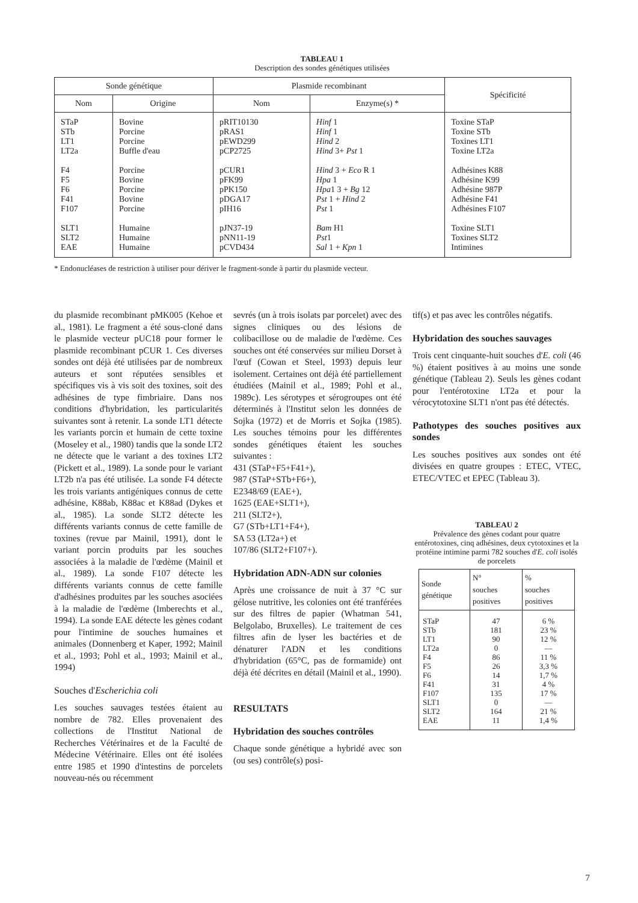TABLEAU 1
Description des sondes génétiques utilisées
| Sonde génétique | | Plasmide recombinant | | Spécificité |
| --- | --- | --- | --- | --- |
| Nom | Origine | Nom | Enzyme(s) * | |
| STaP STb LT1 LT2a | Bovine Porcine Porcine Buffle d'eau | pRIT10130 pRAS1 pEWD299 pCP2725 | Hinf 1 Hinf 1 Hind 2 Hind 3+ Pst 1 | Toxine STaP Toxine STb Toxines LT1 Toxine LT2a |
| F4 F5 F6 F41 F107 | Porcine Bovine Porcine Bovine Porcine | pCUR1 pFK99 pPK150 pDGA17 pIH16 | Hind 3 + Eco R 1 Hpa 1 Hpa 1 3 + Bg 12 Pst 1 + Hind 2 Pst 1 | Adhésines K88 Adhésine K99 Adhésine 987P Adhésine F41 Adhésines F107 |
| SLT1 SLT2 EAE | Humaine Humaine Humaine | pJN37-19 pNN11-19 pCVD434 | Bam H1 Pst 1 Sal 1 + Kpn 1 | Toxine SLT1 Toxines SLT2 Intimines |
* Endonucléases de restriction à utiliser pour dériver le fragment-sonde à partir du plasmide vecteur.
du plasmide recombinant pMK005 (Kehoe et al., 1981). Le fragment a été sous-cloné dans le plasmide vecteur pUC18 pour former le plasmide recombinant pCUR 1. Ces diverses sondes ont déjà été utilisées par de nombreux auteurs et sont réputées sensibles et spécifiques vis à vis soit des toxines, soit des adhésines de type fimbriaire. Dans nos conditions d'hybridation, les particularités suivantes sont à retenir. La sonde LT1 détecte les variants porcin et humain de cette toxine (Moseley et al., 1980) tandis que la sonde LT2 ne détecte que le variant a des toxines LT2 (Pickett et al., 1989). La sonde pour le variant LT2b n'a pas été utilisée. La sonde F4 détecte les trois variants antigéniques connus de cette adhésine, K88ab, K88ac et K88ad (Dykes et al., 1985). La sonde SLT2 détecte les différents variants connus de cette famille de toxines (revue par Mainil, 1991), dont le variant porcin produits par les souches associées à la maladie de l'œdème (Mainil et al., 1989). La sonde F107 détecte les différents variants connus de cette famille d'adhésines produites par les souches asociées à la maladie de l'œdème (Imberechts et al., 1994). La sonde EAE détecte les gènes codant pour l'intimine de souches humaines et animales (Donnenberg et Kaper, 1992; Mainil et al., 1993; Pohl et al., 1993; Mainil et al., 1994)
Souches d'Escherichia coli
Les souches sauvages testées étaient au nombre de 782. Elles provenaient des collections de l'Institut National de Recherches Vétérinaires et de la Faculté de Médecine Vétérinaire. Elles ont été isolées entre 1985 et 1990 d'intestins de porcelets nouveau-nés ou récemment
sevrés (un à trois isolats par porcelet) avec des signes cliniques ou des lésions de colibacillose ou de maladie de l'œdème. Ces souches ont été conservées sur milieu Dorset à l'œuf (Cowan et Steel, 1993) depuis leur isolement. Certaines ont déjà été partiellement étudiées (Mainil et al., 1989; Pohl et al., 1989c). Les sérotypes et sérogroupes ont été déterminés à l'Institut selon les données de Sojka (1972) et de Morris et Sojka (1985). Les souches témoins pour les différentes sondes génétiques étaient les souches suivantes :
431 (STaP+F5+F41+),
987 (STaP+STb+F6+),
E2348/69 (EAE+),
1625 (EAE+SLT1+),
211 (SLT2+),
G7 (STb+LT1+F4+),
SA 53 (LT2a+) et
107/86 (SLT2+F107+).
Hybridation ADN-ADN sur colonies
Après une croissance de nuit à 37 °C sur gélose nutritive, les colonies ont été tranférées sur des filtres de papier (Whatman 541, Belgolabo, Bruxelles). Le traitement de ces filtres afin de lyser les bactéries et de dénaturer l'ADN et les conditions d'hybridation (65°C, pas de formamide) ont déjà été décrites en détail (Mainil et al., 1990).
RESULTATS
Hybridation des souches contrôles
Chaque sonde génétique a hybridé avec son (ou ses) contrôle(s) posi-
tif(s) et pas avec les contrôles négatifs.
Hybridation des souches sauvages
Trois cent cinquante-huit souches d'E. coli (46 %) étaient positives à au moins une sonde génétique (Tableau 2). Seuls les gènes codant pour l'entérotoxine LT2a et pour la vérocytotoxine SLT1 n'ont pas été détectés.
Pathotypes des souches positives aux sondes
Les souches positives aux sondes ont été divisées en quatre groupes : ETEC, VTEC, ETEC/VTEC et EPEC (Tableau 3).
TABLEAU 2
Prévalence des gènes codant pour quatre entérotoxines, cinq adhésines, deux cytotoxines et la protéine intimine parmi 782 souches d'E. coli isolés de porcelets
| Sonde génétique | N° souches positives | % souches positives |
| --- | --- | --- |
| STaP STb LT1 LT2a F4 F5 F6 F41 F107 SLT1 SLT2 EAE | 47 181 90 0 86 26 14 31 135 0 164 11 | 6 % 23 % 12 % — 11 % 3,3 % 1,7 % 4 % 17 % — 21 % 1,4 % |
7